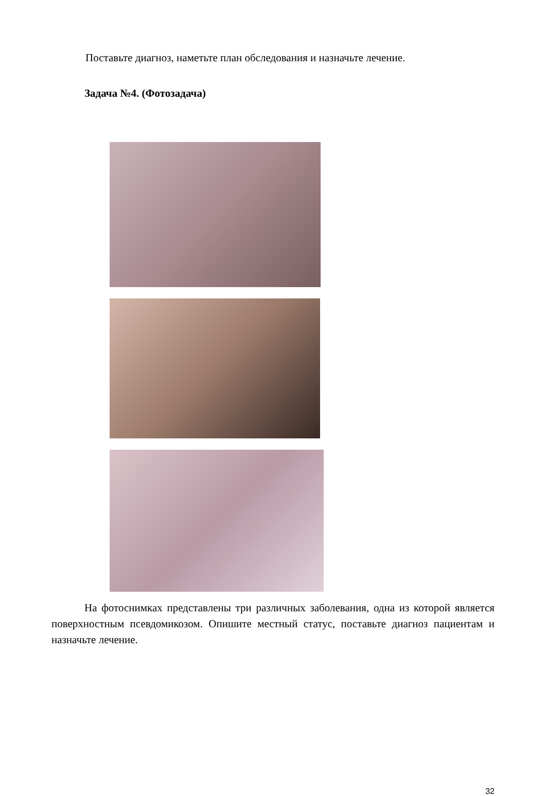Поставьте диагноз, наметьте план обследования и назначьте лечение.
Задача №4. (Фотозадача)
На фотоснимках представлены три различных заболевания, одна из которой является поверхностным псевдомикозом. Опишите местный статус, поставьте диагноз пациентам и назначьте лечение.
32